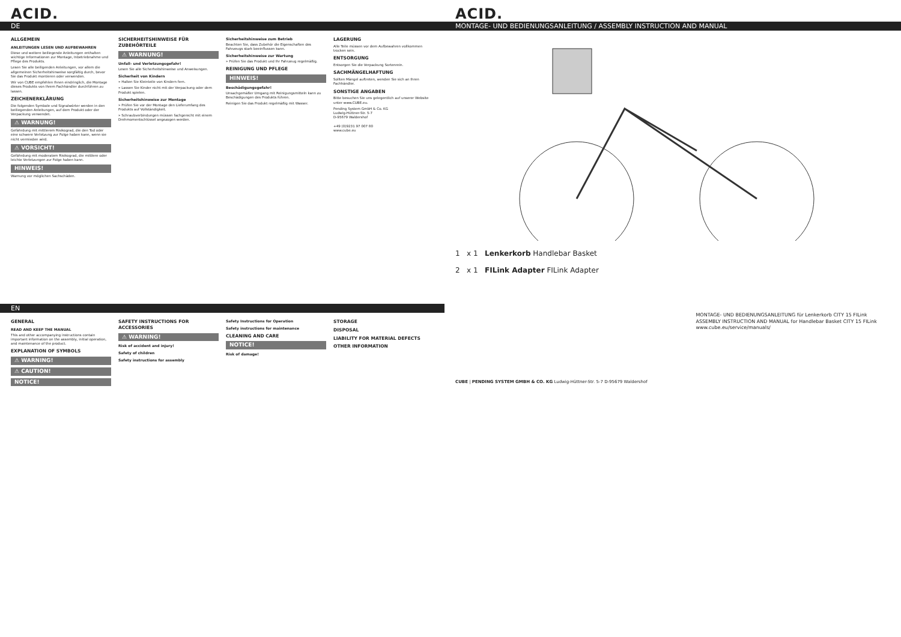ACID.
DE
ALLGEMEIN
ANLEITUNGEN LESEN UND AUFBEWAHREN
Diese und weitere beiliegende Anleitungen enthalten wichtige Informationen zur Montage, Inbetriebnahme und Pflege des Produkts.
Lesen Sie alle beiligenden Anleitungen, vor allem die allgemeinen Sicherheitshinweise sorgfältig durch, bevor Sie das Produkt montieren oder verwenden.
Wir von CUBE empfehlen Ihnen eindringlich, die Montage dieses Produkts von Ihrem Fachhändler durchführen zu lassen.
ZEICHENERKLÄRUNG
Die folgenden Symbole und Signalwörter werden in den beiliegenden Anleitungen, auf dem Produkt oder der Verpackung verwendet.
⚠ WARNUNG!
Gefährdung mit mittlerem Risikograd, die den Tod oder eine schwere Verletzung zur Folge haben kann, wenn sie nicht vermieden wird.
⚠ VORSICHT!
Gefährdung mit moderatem Risikograd, die mittlere oder leichte Verletzungen zur Folge haben kann.
HINWEIS!
Warnung vor möglichen Sachschäden.
SICHERHEITSHINWEISE FÜR ZUBEHÖRTEILE
⚠ WARNUNG!
Unfall- und Verletzungsgefahr!
Lesen Sie alle Sicherheitshinweise und Anweisungen.
Sicherheit von Kindern
» Halten Sie Kleinteile von Kindern fern.
» Lassen Sie Kinder nicht mit der Verpackung oder dem Produkt spielen.
Sicherheitshinweise zur Montage
» Prüfen Sie vor der Montage den Lieferumfang des Produkts auf Vollständigkeit.
» Schraubverbindungen müssen fachgerecht mit einem Drehmomentschlüssel angezogen werden.
Sicherheitshinweise zum Betrieb
Beachten Sie, dass Zubehör die Eigenschaften des Fahrzeugs stark beeinflussen kann.
Sicherheitshinweise zur Wartung
» Prüfen Sie das Produkt und Ihr Fahrzeug regelmäßig.
REINIGUNG UND PFLEGE
HINWEIS!
Beschädigungsgefahr!
Unsachgemäßer Umgang mit Reinigungsmitteln kann zu Beschädigungen des Produkts führen.
Reinigen Sie das Produkt regelmäßig mit Wasser.
LAGERUNG
Alle Teile müssen vor dem Aufbewahren vollkommen trocken sein.
ENTSORGUNG
Entsorgen Sie die Verpackung Sortenrein.
SACHMÄNGELHAFTUNG
Sollten Mängel auftreten, wenden Sie sich an Ihren Fachhändler.
SONSTIGE ANGABEN
Bitte besuchen Sie uns gelegentlich auf unserer Website unter www.CUBE.eu.
Pending System GmbH & Co. KG
Ludwig-Hüttner-Str. 5-7
D-95679 Waldershof
+49 (0)9231 97 007 80
www.cube.eu
EN
GENERAL
READ AND KEEP THE MANUAL
This and other accompanying instructions contain important information on the assembly, initial operation, and maintenance of the product.
EXPLANATION OF SYMBOLS
⚠ WARNING!
⚠ CAUTION!
NOTICE!
SAFETY INSTRUCTIONS FOR ACCESSORIES
⚠ WARNING!
Risk of accident and injury!
Safety of children
Safety instructions for assembly
Safety Instructions for Operation
Safety instructions for maintenance
CLEANING AND CARE
NOTICE!
Risk of damage!
STORAGE
DISPOSAL
LIABILITY FOR MATERIAL DEFECTS
OTHER INFORMATION
ACID.
MONTAGE- UND BEDIENUNGSANLEITUNG / ASSEMBLY INSTRUCTION AND MANUAL
1 x 1 Lenkerkorb Handlebar Basket
2 x 1 FILink Adapter FILink Adapter
MONTAGE- UND BEDIENUNGSANLEITUNG für Lenkerkorb CITY 15 FILink
ASSEMBLY INSTRUCTION AND MANUAL for Handlebar Basket CITY 15 FILink
www.cube.eu/service/manuals/
CUBE | PENDING SYSTEM GMBH & CO. KG Ludwig-Hüttner-Str. 5-7 D-95679 Waldershof